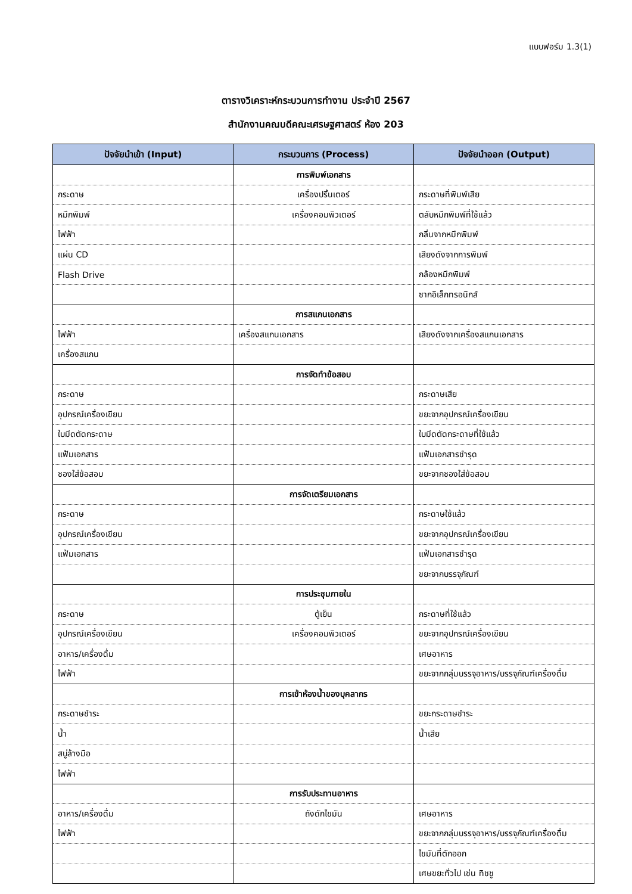แบบฟอร์ม 1.3(1)
ตารางวิเคราะห์กระบวนการทำงาน ประจำปี 2567
สำนักงานคณบดีคณะเศรษฐศาสตร์ ห้อง 203
| ปัจจัยนำเข้า (Input) | กระบวนการ (Process) | ปัจจัยนำออก (Output) |
| --- | --- | --- |
| | การพิมพ์เอกสาร | |
| กระดาษ | เครื่องปริ้นเตอร์ | กระดาษที่พิมพ์เสีย |
| หมึกพิมพ์ | เครื่องคอมพิวเตอร์ | ตลับหมึกพิมพ์ที่ใช้แล้ว |
| ไฟฟ้า | | กลิ่นจากหมึกพิมพ์ |
| แผ่น CD | | เสียงดังจากการพิมพ์ |
| Flash Drive | | กล้องหมึกพิมพ์ |
| | | ซากอิเล็กทรอนิกส์ |
| | การสแกนเอกสาร | |
| ไฟฟ้า | เครื่องสแกนเอกสาร | เสียงดังจากเครื่องสแกนเอกสาร |
| เครื่องสแกน | | |
| | การจัดทำข้อสอบ | |
| กระดาษ | | กระดาษเสีย |
| อุปกรณ์เครื่องเขียน | | ขยะจากอุปกรณ์เครื่องเขียน |
| ใบมีดตัดกระดาษ | | ใบมีดตัดกระดาษที่ใช้แล้ว |
| แฟ้มเอกสาร | | แฟ้มเอกสารชำรุด |
| ซองใส่ข้อสอบ | | ขยะจากซองใส่ข้อสอบ |
| | การจัดเตรียมเอกสาร | |
| กระดาษ | | กระดาษใช้แล้ว |
| อุปกรณ์เครื่องเขียน | | ขยะจากอุปกรณ์เครื่องเขียน |
| แฟ้มเอกสาร | | แฟ้มเอกสารชำรุด |
| | | ขยะจากบรรจุภัณฑ์ |
| | การประชุมภายใน | |
| กระดาษ | ตู้เย็น | กระดาษที่ใช้แล้ว |
| อุปกรณ์เครื่องเขียน | เครื่องคอมพิวเตอร์ | ขยะจากอุปกรณ์เครื่องเขียน |
| อาหาร/เครื่องดื่ม | | เศษอาหาร |
| ไฟฟ้า | | ขยะจากกลุ่มบรรจุอาหาร/บรรจุภัณฑ์เครื่องดื่ม |
| | การเข้าห้องน้ำของบุคลากร | |
| กระดาษชำระ | | ขยะกระดาษชำระ |
| น้ำ | | น้ำเสีย |
| สบู่ล้างมือ | | |
| ไฟฟ้า | | |
| | การรับประทานอาหาร | |
| อาหาร/เครื่องดื่ม | ถังดักไขมัน | เศษอาหาร |
| ไฟฟ้า | | ขยะจากกลุ่มบรรจุอาหาร/บรรจุภัณฑ์เครื่องดื่ม |
| | | ไขมันที่ตักออก |
| | | เศษขยะทั่วไป เช่น ทิชชู |